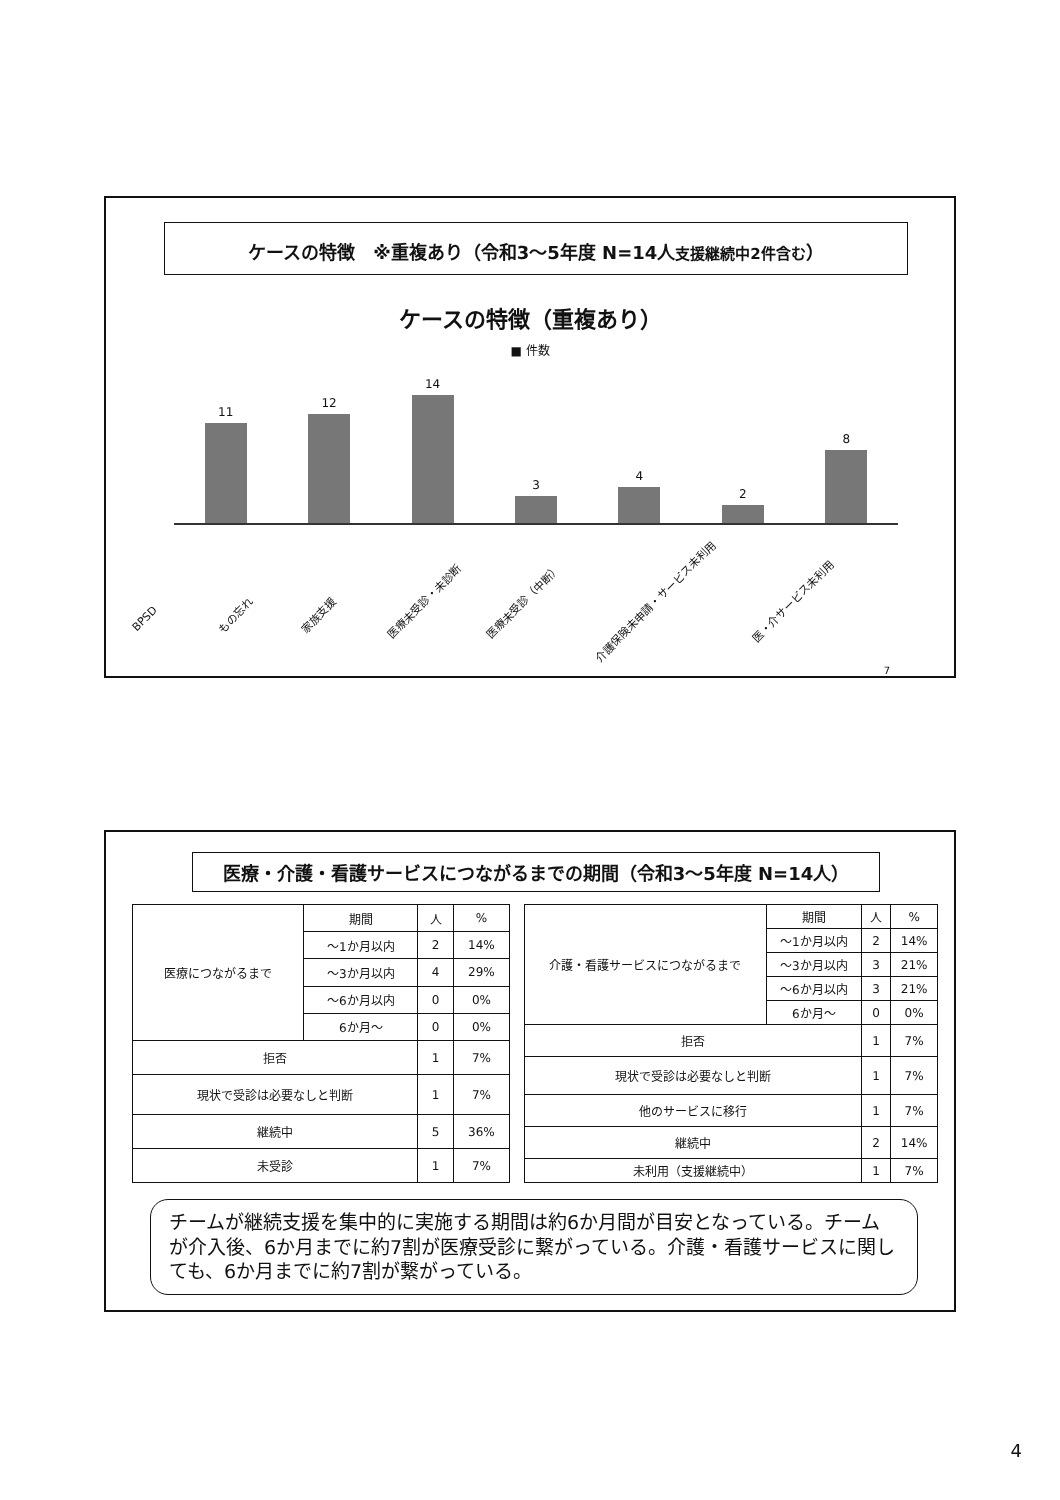ケースの特徴　※重複あり（令和3～5年度 N=14人支援継続中2件含む）
ケースの特徴（重複あり）
■ 件数
11
12
14
3
4
2
8
BPSD
もの忘れ
家族支援
医療未受診・未診断
医療未受診（中断）
介護保険未申請・サービス未利用
医・介サービス未利用
7
医療・介護・看護サービスにつながるまでの期間（令和3～5年度 N=14人）
| 医療につながるまで | 期間 | 人 | % |
| | ～1か月以内 | 2 | 14% |
| | ～3か月以内 | 4 | 29% |
| | ～6か月以内 | 0 | 0% |
| | 6か月～ | 0 | 0% |
| 拒否 | | 1 | 7% |
| 現状で受診は必要なしと判断 | | 1 | 7% |
| 継続中 | | 5 | 36% |
| 未受診 | | 1 | 7% |
| 介護・看護サービスにつながるまで | 期間 | 人 | % |
| | ～1か月以内 | 2 | 14% |
| | ～3か月以内 | 3 | 21% |
| | ～6か月以内 | 3 | 21% |
| | 6か月～ | 0 | 0% |
| 拒否 | | 1 | 7% |
| 現状で受診は必要なしと判断 | | 1 | 7% |
| 他のサービスに移行 | | 1 | 7% |
| 継続中 | | 2 | 14% |
| 未利用（支援継続中） | | 1 | 7% |
チームが継続支援を集中的に実施する期間は約6か月間が目安となっている。チームが介入後、6か月までに約7割が医療受診に繋がっている。介護・看護サービスに関しても、6か月までに約7割が繋がっている。
4